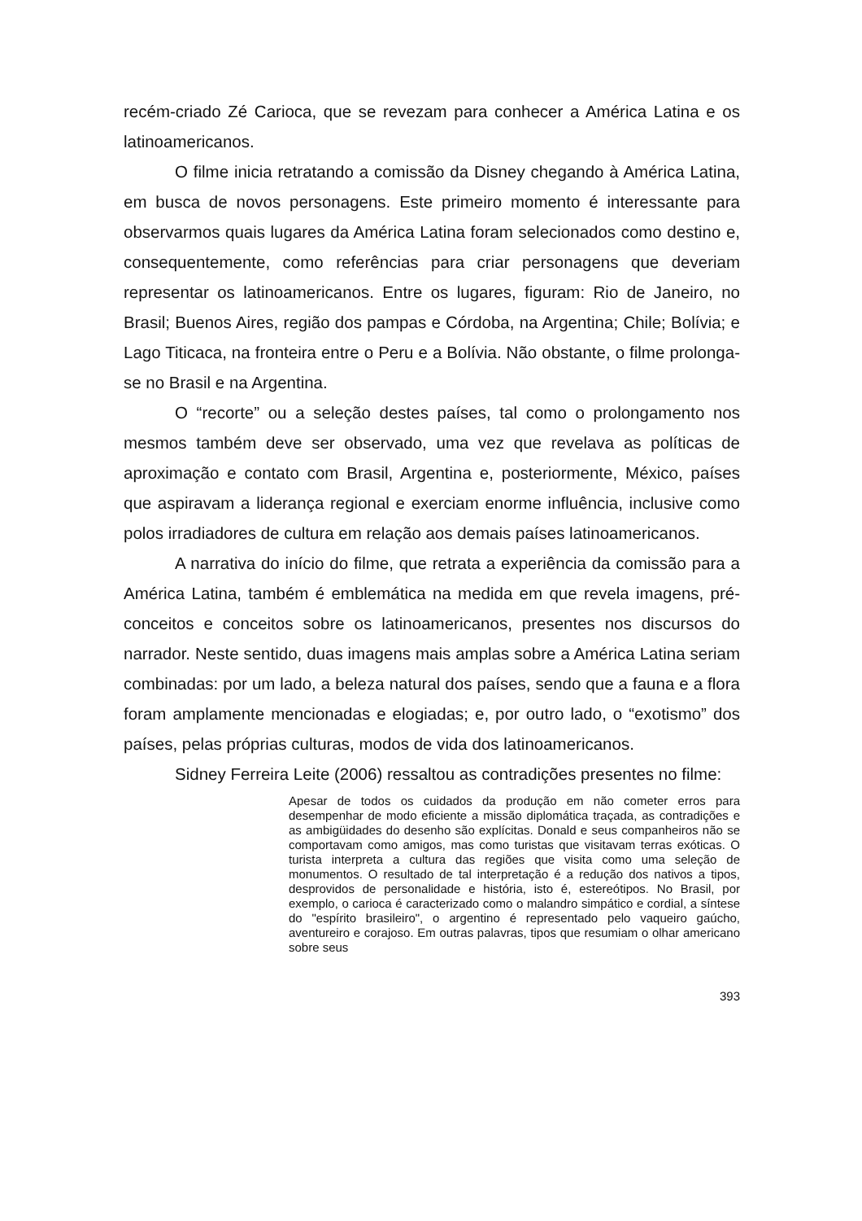recém-criado Zé Carioca, que se revezam para conhecer a América Latina e os latinoamericanos.
O filme inicia retratando a comissão da Disney chegando à América Latina, em busca de novos personagens. Este primeiro momento é interessante para observarmos quais lugares da América Latina foram selecionados como destino e, consequentemente, como referências para criar personagens que deveriam representar os latinoamericanos. Entre os lugares, figuram: Rio de Janeiro, no Brasil; Buenos Aires, região dos pampas e Córdoba, na Argentina; Chile; Bolívia; e Lago Titicaca, na fronteira entre o Peru e a Bolívia. Não obstante, o filme prolonga-se no Brasil e na Argentina.
O “recorte” ou a seleção destes países, tal como o prolongamento nos mesmos também deve ser observado, uma vez que revelava as políticas de aproximação e contato com Brasil, Argentina e, posteriormente, México, países que aspiravam a liderança regional e exerciam enorme influência, inclusive como polos irradiadores de cultura em relação aos demais países latinoamericanos.
A narrativa do início do filme, que retrata a experiência da comissão para a América Latina, também é emblemática na medida em que revela imagens, pré-conceitos e conceitos sobre os latinoamericanos, presentes nos discursos do narrador. Neste sentido, duas imagens mais amplas sobre a América Latina seriam combinadas: por um lado, a beleza natural dos países, sendo que a fauna e a flora foram amplamente mencionadas e elogiadas; e, por outro lado, o “exotismo” dos países, pelas próprias culturas, modos de vida dos latinoamericanos.
Sidney Ferreira Leite (2006) ressaltou as contradições presentes no filme:
Apesar de todos os cuidados da produção em não cometer erros para desempenhar de modo eficiente a missão diplomática traçada, as contradições e as ambigüidades do desenho são explícitas. Donald e seus companheiros não se comportavam como amigos, mas como turistas que visitavam terras exóticas. O turista interpreta a cultura das regiões que visita como uma seleção de monumentos. O resultado de tal interpretação é a redução dos nativos a tipos, desprovidos de personalidade e história, isto é, estereótipos. No Brasil, por exemplo, o carioca é caracterizado como o malandro simpático e cordial, a síntese do "espírito brasileiro", o argentino é representado pelo vaqueiro gaúcho, aventureiro e corajoso. Em outras palavras, tipos que resumiam o olhar americano sobre seus
393